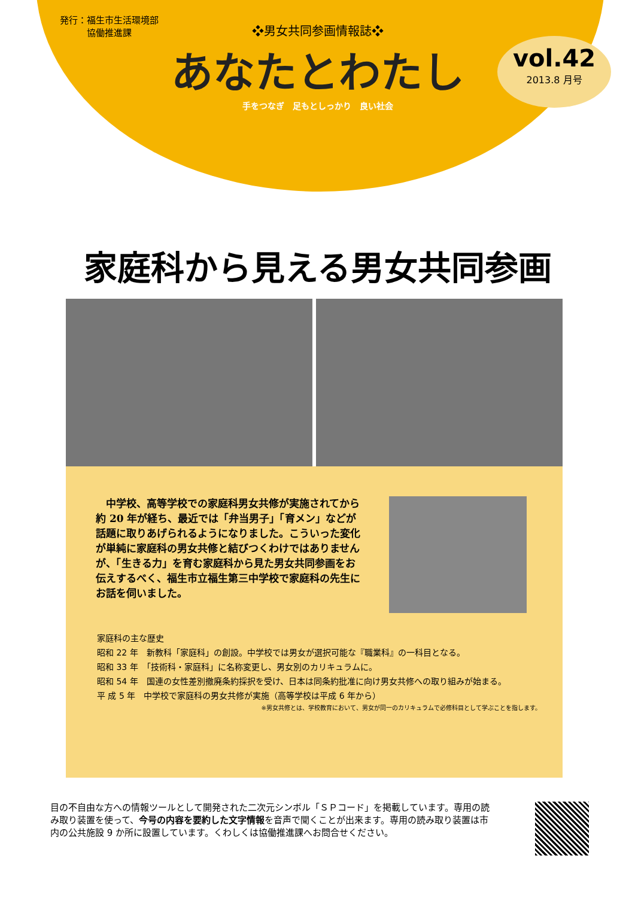発行：福生市生活環境部
　　　協働推進課
❖男女共同参画情報誌❖
あなたとわたし
手をつなぎ　足もとしっかり　良い社会
vol.42
2013.8 月号
家庭科から見える男女共同参画
　中学校、高等学校での家庭科男女共修が実施されてから約 20 年が経ち、最近では「弁当男子」「育メン」などが話題に取りあげられるようになりました。こういった変化が単純に家庭科の男女共修と結びつくわけではありませんが、「生きる力」を育む家庭科から見た男女共同参画をお伝えするべく、福生市立福生第三中学校で家庭科の先生にお話を伺いました。
家庭科の主な歴史
昭和 22 年　新教科「家庭科」の創設。中学校では男女が選択可能な『職業科』の一科目となる。
昭和 33 年　「技術科・家庭科」に名称変更し、男女別のカリキュラムに。
昭和 54 年　国連の女性差別撤廃条約採択を受け、日本は同条約批准に向け男女共修への取り組みが始まる。
平 成 5 年　中学校で家庭科の男女共修が実施（高等学校は平成 6 年から）
※男女共修とは、学校教育において、男女が同一のカリキュラムで必修科目として学ぶことを指します。
目の不自由な方への情報ツールとして開発された二次元シンボル「ＳＰコード」を掲載しています。専用の読み取り装置を使って、今号の内容を要約した文字情報を音声で聞くことが出来ます。専用の読み取り装置は市内の公共施設 9 か所に設置しています。くわしくは協働推進課へお問合せください。